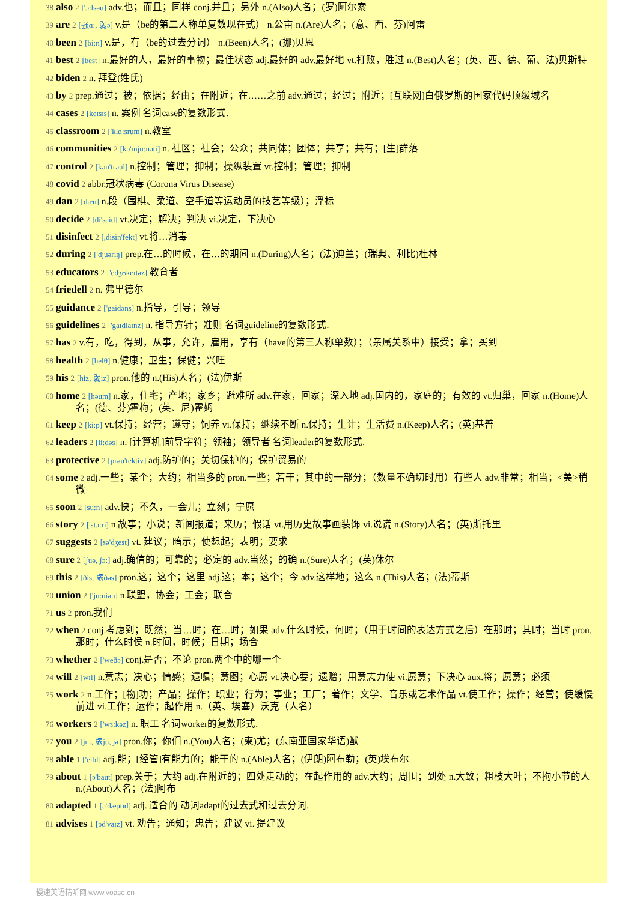38 also 2 ['ɔ:lsəu] adv.也；而且；同样 conj.并且；另外 n.(Also)人名；(罗)阿尔索
39 are 2 [强ɑ:, 弱ə] v.是（be的第二人称单复数现在式） n.公亩 n.(Are)人名；(意、西、芬)阿雷
40 been 2 [bi:n] v.是，有（be的过去分词） n.(Been)人名；(挪)贝恩
41 best 2 [best] n.最好的人，最好的事物；最佳状态 adj.最好的 adv.最好地 vt.打败，胜过 n.(Best)人名；(英、西、德、葡、法)贝斯特
42 biden 2 n. 拜登(姓氏)
43 by 2 prep.通过；被；依据；经由；在附近；在……之前 adv.通过；经过；附近；[互联网]白俄罗斯的国家代码顶级域名
44 cases 2 [keɪsɪs] n. 案例 名词case的复数形式.
45 classroom 2 ['klɑ:srum] n.教室
46 communities 2 [kə'mju:nəti] n. 社区；社会；公众；共同体；团体；共享；共有；[生]群落
47 control 2 [kən'trəul] n.控制；管理；抑制；操纵装置 vt.控制；管理；抑制
48 covid 2 abbr.冠状病毒 (Corona Virus Disease)
49 dan 2 [dæn] n.段（围棋、柔道、空手道等运动员的技艺等级）；浮标
50 decide 2 [di'said] vt.决定；解决；判决 vi.决定，下决心
51 disinfect 2 [,disin'fekt] vt.将…消毒
52 during 2 ['djuəriŋ] prep.在…的时候，在…的期间 n.(During)人名；(法)迪兰；(瑞典、利比)杜林
53 educators 2 ['edʒʊkeɪtəz] 教育者
54 friedell 2 n. 弗里德尔
55 guidance 2 ['gaidəns] n.指导，引导；领导
56 guidelines 2 ['gaɪdlaɪnz] n. 指导方针；准则 名词guideline的复数形式.
57 has 2 v.有，吃，得到，从事，允许，雇用，享有（have的第三人称单数）；（亲属关系中）接受；拿；买到
58 health 2 [helθ] n.健康；卫生；保健；兴旺
59 his 2 [hiz, 弱iz] pron.他的 n.(His)人名；(法)伊斯
60 home 2 [həum] n.家，住宅；产地；家乡；避难所 adv.在家，回家；深入地 adj.国内的，家庭的；有效的 vt.归巢，回家 n.(Home)人名；(德、芬)霍梅；(英、尼)霍姆
61 keep 2 [ki:p] vt.保持；经营；遵守；饲养 vi.保持；继续不断 n.保持；生计；生活费 n.(Keep)人名；(英)基普
62 leaders 2 [li:dəs] n. [计算机]前导字符；领袖；领导者 名词leader的复数形式.
63 protective 2 [prəu'tektiv] adj.防护的；关切保护的；保护贸易的
64 some 2 adj.一些；某个；大约；相当多的 pron.一些；若干；其中的一部分；（数量不确切时用）有些人 adv.非常；相当；<美>稍微
65 soon 2 [su:n] adv.快；不久，一会儿；立刻；宁愿
66 story 2 ['stɔ:ri] n.故事；小说；新闻报道；来历；假话 vt.用历史故事画装饰 vi.说谎 n.(Story)人名；(英)斯托里
67 suggests 2 [sə'dʒest] vt. 建议；暗示；使想起；表明；要求
68 sure 2 [ʃuə, ʃɔ:] adj.确信的；可靠的；必定的 adv.当然；的确 n.(Sure)人名；(英)休尔
69 this 2 [ðis, 弱ðəs] pron.这；这个；这里 adj.这；本；这个；今 adv.这样地；这么 n.(This)人名；(法)蒂斯
70 union 2 ['ju:niən] n.联盟，协会；工会；联合
71 us 2 pron.我们
72 when 2 conj.考虑到；既然；当…时；在…时；如果 adv.什么时候，何时；（用于时间的表达方式之后）在那时；其时；当时 pron.那时；什么时侯 n.时间，时候；日期；场合
73 whether 2 ['weðə] conj.是否；不论 pron.两个中的哪一个
74 will 2 [wɪl] n.意志；决心；情感；遗嘱；意图；心愿 vt.决心要；遗赠；用意志力使 vi.愿意；下决心 aux.将；愿意；必须
75 work 2 n.工作；[物]功；产品；操作；职业；行为；事业；工厂；著作；文学、音乐或艺术作品 vt.使工作；操作；经营；使缓慢前进 vi.工作；运作；起作用 n.（英、埃塞）沃克（人名）
76 workers 2 ['wɜ:kəz] n. 职工 名词worker的复数形式.
77 you 2 [ju:, 弱ju, jə] pron.你；你们 n.(You)人名；(柬)尤；(东南亚国家华语)猷
78 able 1 ['eibl] adj.能；[经管]有能力的；能干的 n.(Able)人名；(伊朗)阿布勒；(英)埃布尔
79 about 1 [ə'baut] prep.关于；大约 adj.在附近的；四处走动的；在起作用的 adv.大约；周围；到处 n.大致；粗枝大叶；不拘小节的人 n.(About)人名；(法)阿布
80 adapted 1 [ə'dæptɪd] adj. 适合的 动词adapt的过去式和过去分词.
81 advises 1 [əd'vaɪz] vt. 劝告；通知；忠告；建议 vi. 提建议
慢速英语精听网 www.voase.cn